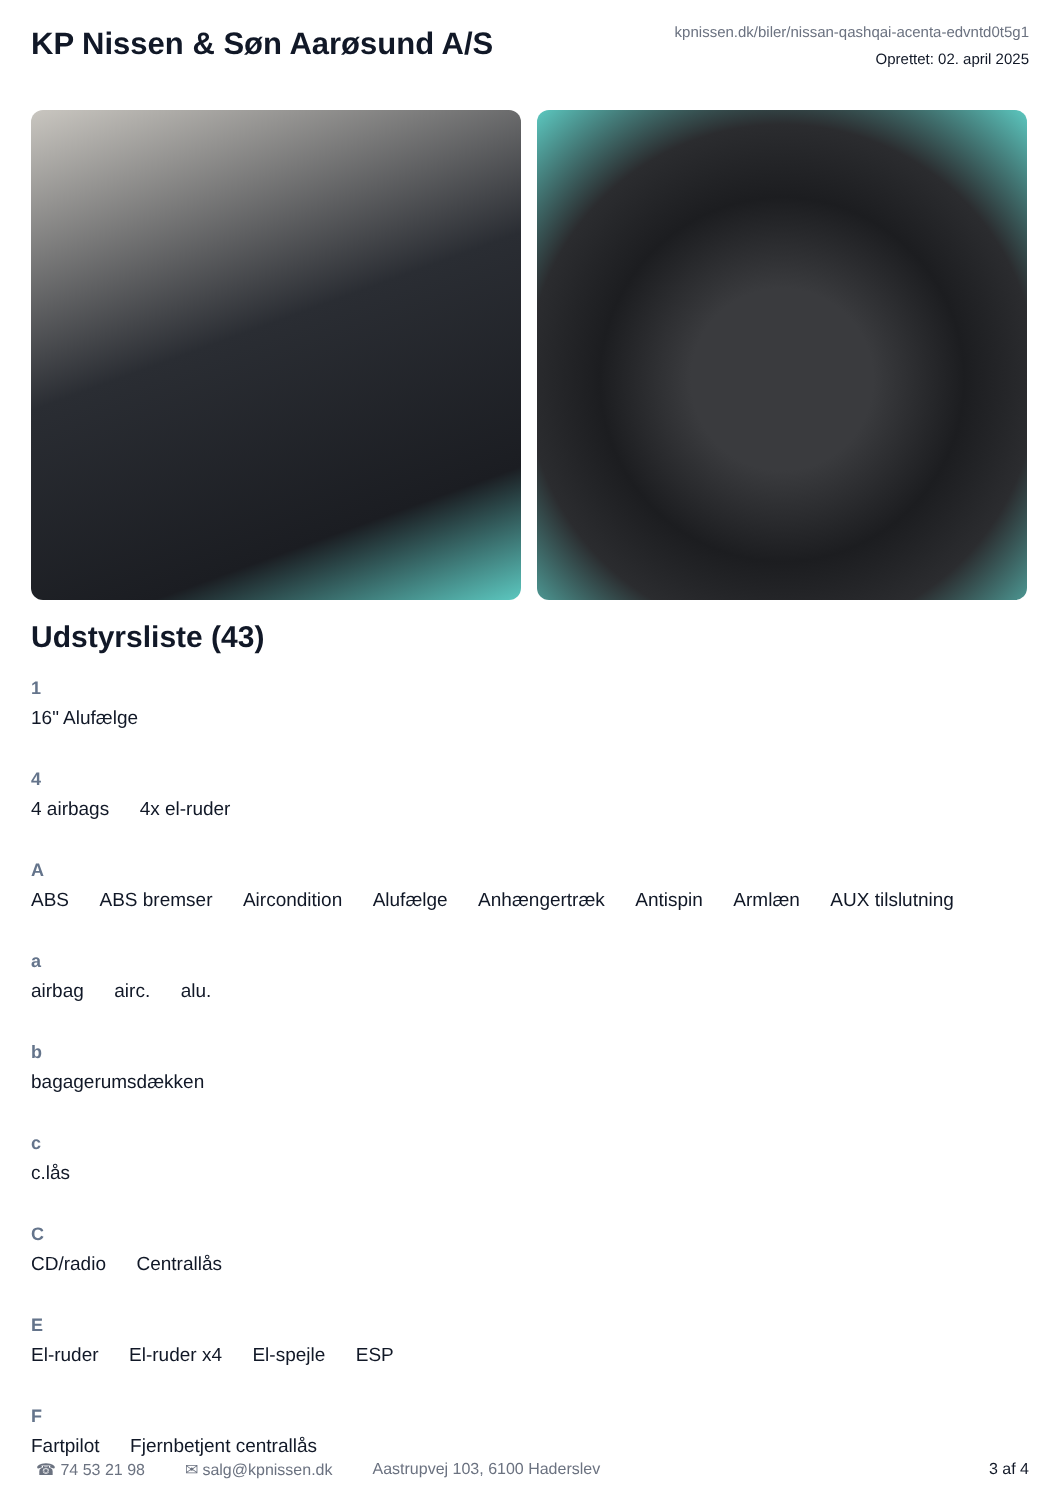KP Nissen & Søn Aarøsund A/S
kpnissen.dk/biler/nissan-qashqai-acenta-edvntd0t5g1
Oprettet: 02. april 2025
Udstyrsliste (43)
1
16" Alufælge
4
4 airbags 4x el-ruder
A
ABS ABS bremser Aircondition Alufælge Anhængertræk Antispin Armlæn AUX tilslutning
a
airbag airc. alu.
b
bagagerumsdækken
c
c.lås
C
CD/radio Centrallås
E
El-ruder El-ruder x4 El-spejle ESP
F
Fartpilot Fjernbetjent centrallås
☎ 74 53 21 98 ✉ salg@kpnissen.dk Aastrupvej 103, 6100 Haderslev 3 af 4